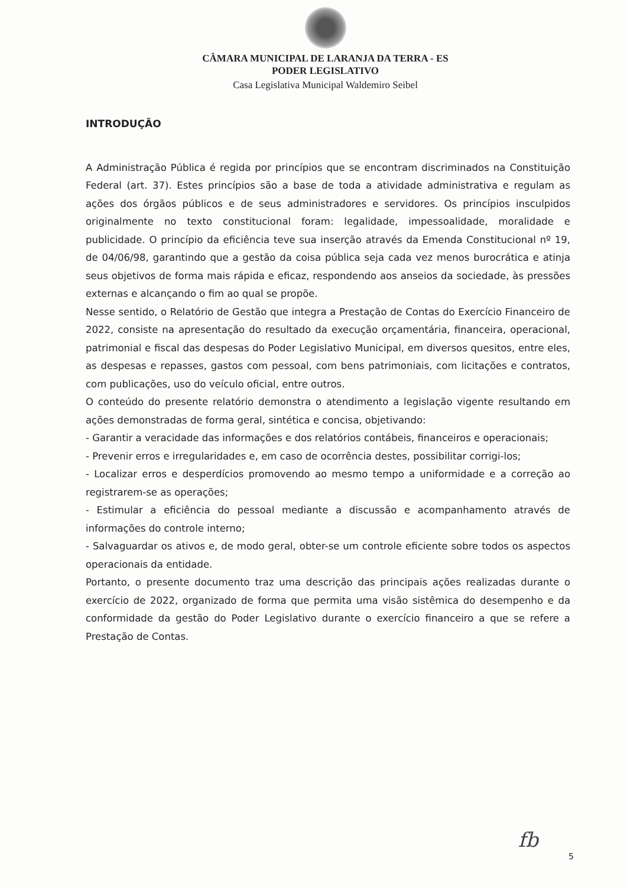CÂMARA MUNICIPAL DE LARANJA DA TERRA - ES
PODER LEGISLATIVO
Casa Legislativa Municipal Waldemiro Seibel
INTRODUÇÃO
A Administração Pública é regida por princípios que se encontram discriminados na Constituição Federal (art. 37). Estes princípios são a base de toda a atividade administrativa e regulam as ações dos órgãos públicos e de seus administradores e servidores. Os princípios insculpidos originalmente no texto constitucional foram: legalidade, impessoalidade, moralidade e publicidade. O princípio da eficiência teve sua inserção através da Emenda Constitucional nº 19, de 04/06/98, garantindo que a gestão da coisa pública seja cada vez menos burocrática e atinja seus objetivos de forma mais rápida e eficaz, respondendo aos anseios da sociedade, às pressões externas e alcançando o fim ao qual se propõe.
Nesse sentido, o Relatório de Gestão que integra a Prestação de Contas do Exercício Financeiro de 2022, consiste na apresentação do resultado da execução orçamentária, financeira, operacional, patrimonial e fiscal das despesas do Poder Legislativo Municipal, em diversos quesitos, entre eles, as despesas e repasses, gastos com pessoal, com bens patrimoniais, com licitações e contratos, com publicações, uso do veículo oficial, entre outros.
O conteúdo do presente relatório demonstra o atendimento a legislação vigente resultando em ações demonstradas de forma geral, sintética e concisa, objetivando:
- Garantir a veracidade das informações e dos relatórios contábeis, financeiros e operacionais;
- Prevenir erros e irregularidades e, em caso de ocorrência destes, possibilitar corrigi-los;
- Localizar erros e desperdícios promovendo ao mesmo tempo a uniformidade e a correção ao registrarem-se as operações;
- Estimular a eficiência do pessoal mediante a discussão e acompanhamento através de informações do controle interno;
- Salvaguardar os ativos e, de modo geral, obter-se um controle eficiente sobre todos os aspectos operacionais da entidade.
Portanto, o presente documento traz uma descrição das principais ações realizadas durante o exercício de 2022, organizado de forma que permita uma visão sistêmica do desempenho e da conformidade da gestão do Poder Legislativo durante o exercício financeiro a que se refere a Prestação de Contas.
fb
5